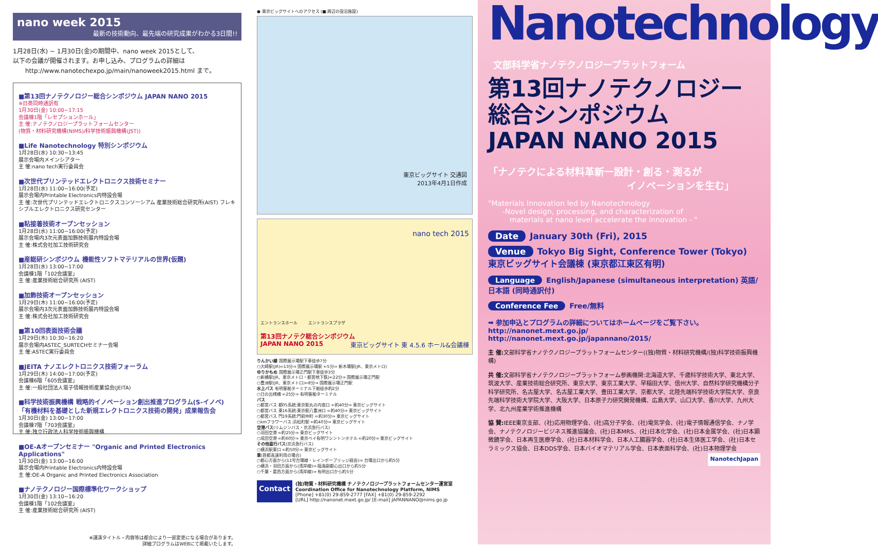nano week 2015
最新の技術動向、最先端の研究成果がわかる3日間!!
1月28日(水) ~ 1月30日(金)の期間中、nano week 2015として、
以下の会議が開催されます。お申し込み、プログラムの詳細は
  http://www.nanotechexpo.jp/main/nanoweek2015.html まで。
■第13回ナノテクノロジー総合シンポジウム JAPAN NANO 2015
※日英同時通訳有
1月30日(金) 10:00~17:15
会議棟1階「レセプションホール」
主 催:ナノテクノロジープラットフォームセンター
(物質・材料研究機構(NIMS)/科学技術振興機構(JST))
■Life Nanotechnology 特別シンポジウム
1月28日(水) 10:30~13:45
展示会場内メインシアター
主 催:nano tech実行委員会
■次世代プリンテッドエレクトロニクス技術セミナー
1月28日(水) 11:00~16:00(予定)
展示会場内Printable Electronics内特設会場
主 催:次世代プリンテッドエレクトロニクスコンソーシアム 産業技術総合研究所(AIST) フレキシブルエレクトロニクス研究センター
■粘接着技術オープンセッション
1月28日(水) 11:00~16:00(予定)
展示会場内3次元表面加飾技術展内特設会場
主 催:株式会社加工技術研究会
■産総研シンポジウム 機能性ソフトマテリアルの世界(仮題)
1月28日(水) 13:00~17:00
会議棟1階「102会議室」
主 催:産業技術総合研究所 (AIST)
■加飾技術オープンセッション
1月29日(木) 11:00~16:00(予定)
展示会場内3次元表面加飾技術展内特設会場
主 催:株式会社加工技術研究会
■第10回表面技術会議
1月29日(木) 10:30~16:20
展示会場内ASTEC_SURTECHセミナー会場
主 催:ASTEC実行委員会
■JEITA ナノエレクトロニクス技術フォーラム
1月29日(木) 14:00~17:00(予定)
会議棟6階「605会議室」
主 催:一般社団法人電子情報技術産業協会(JEITA)
■科学技術振興機構 戦略的イノベーション創出推進プログラム(S-イノベ)「有機材料を基礎とした新規エレクトロニクス技術の開発」成果報告会
1月30日(金) 13:00~17:00
会議棟7階「703会議室」
主 催:独立行政法人科学技術振興機構
■OE-Aオープンセミナー "Organic and Printed Electronics Applications"
1月30日(金) 13:00~16:00
展示会場内Printable Electronics内特設会場
主 催:OE-A Organic and Printed Electronics Association
■ナノテクノロジー国際標準化ワークショップ
1月30日(金) 13:10~16:20
会議棟1階「102会議室」
主 催:産業技術総合研究所 (AIST)
※講演タイトル・内容等は都合により一部変更になる場合があります。
詳細プログラムはWEBにて掲載いたします。
● 東京ビッグサイトへのアクセス (■:周辺の宿泊施設)
東京ビッグサイト 交通図
2013年4月1日作成
nano tech 2015
エントランスホール    エントランスプラザ
第13回ナノテク総合シンポジウム
JAPAN NANO 2015 東京ビッグサイト 東 4.5.6 ホール&会議棟
りんかい線 国際展示場駅下車徒歩7分
○大崎駅(JR)⇐13分⇒ 国際展示場駅 ⇐5分⇒ 新木場駅(JR、東京メトロ)
ゆりかもめ 国際展示場正門駅下車徒歩3分
○新橋駅(JR、東京メトロ・都営地下鉄)⇐22分⇒ 国際展示場正門駅
○豊洲駅(JR、東京メトロ)⇐8分⇒ 国際展示場正門駅
水上バス 有明客船ターミナル下船徒歩約2分
○日の出桟橋 ⇐25分⇒ 有明客船ターミナル
バス
○都営バス 都05系統:東京駅丸の内南口 ⇐約40分⇒ 東京ビッグサイト
○都営バス 東16系統:東京駅八重洲口 ⇐約40分⇒ 東京ビッグサイト
○都営バス 門19系統:門前仲町 ⇐約30分⇒ 東京ビッグサイト
○kmフラワーバス:浜松町駅 ⇐約40分⇒ 東京ビッグサイト
空港バス(リムジンバス・京浜急行バス)
○羽田空港 ⇐約25分⇒ 東京ビッグサイト
○成田空港 ⇐約60分⇒ 東京ベイ有明ワシントンホテル ⇐約20分⇒ 東京ビッグサイト
その他直行バス(京浜急行バス)
○横浜駅東口 ⇐約50分⇒ 東京ビッグサイト
車(首都高速利用の場合)
○都心方面から(11号台場線・レインボーブリッジ経由)⇒ 台場出口から約5分
○横浜・羽田方面から(湾岸線)⇒ 臨海副都心出口から約5分
○千葉・葛西方面から(湾岸線)⇒ 有明出口から約5分
Contact
(独)物質・材料研究機構 ナノテクノロジープラットフォームセンター運営室
Coordination Office for Nanotechnology Platform, NIMS
[Phone] +81(0) 29-859-2777 [FAX] +81(0) 29-859-2292
[URL] http://nanonet.mext.go.jp/ [E-mail] JAPANNANO@nims.go.jp
Nanotechnology
文部科学省ナノテクノロジープラットフォーム
第13回ナノテクノロジー
総合シンポジウム
JAPAN NANO 2015
「ナノテクによる材料革新ー設計・創る・測るが
イノベーションを生む」
"Materials Innovation led by Nanotechnology
  -Novel design, processing, and characterization of
   materials at nano level accelerate the innovation - "
Date January 30th (Fri), 2015
Venue Tokyo Big Sight, Conference Tower (Tokyo)
東京ビッグサイト会議棟 (東京都江東区有明)
Language English/Japanese (simultaneous interpretation) 英語/日本語 (同時通訳付)
Conference Fee Free/無料
➡ 参加申込とプログラムの詳細についてはホームページをご覧下さい。
http://nanonet.mext.go.jp/
http://nanonet.mext.go.jp/japannano/2015/
主 催: 文部科学省ナノテクノロジープラットフォームセンター((独)物質・材料研究機構/(独)科学技術振興機構)
共 催: 文部科学省ナノテクノロジープラットフォーム参画機関:北海道大学、千歳科学技術大学、東北大学、筑波大学、産業技術総合研究所、東京大学、東京工業大学、早稲田大学、信州大学、自然科学研究機構分子科学研究所、名古屋大学、名古屋工業大学、豊田工業大学、京都大学、北陸先端科学技術大学院大学、奈良先端科学技術大学院大学、大阪大学、日本原子力研究開発機構、広島大学、山口大学、香川大学、九州大学、北九州産業学術推進機構
協 賛: IEEE東京支部、(社)応用物理学会、(社)高分子学会、(社)電気学会、(社)電子情報通信学会、ナノ学会、ナノテクノロジービジネス推進協議会、(社)日本MRS、(社)日本化学会、(社)日本金属学会、(社)日本顕微鏡学会、日本再生医療学会、(社)日本材料学会、日本人工臓器学会、(社)日本生体医工学会、(社)日本セラミックス協会、日本DDS学会、日本バイオマテリアル学会、日本表面科学会、(社)日本物理学会 NanotechJapan